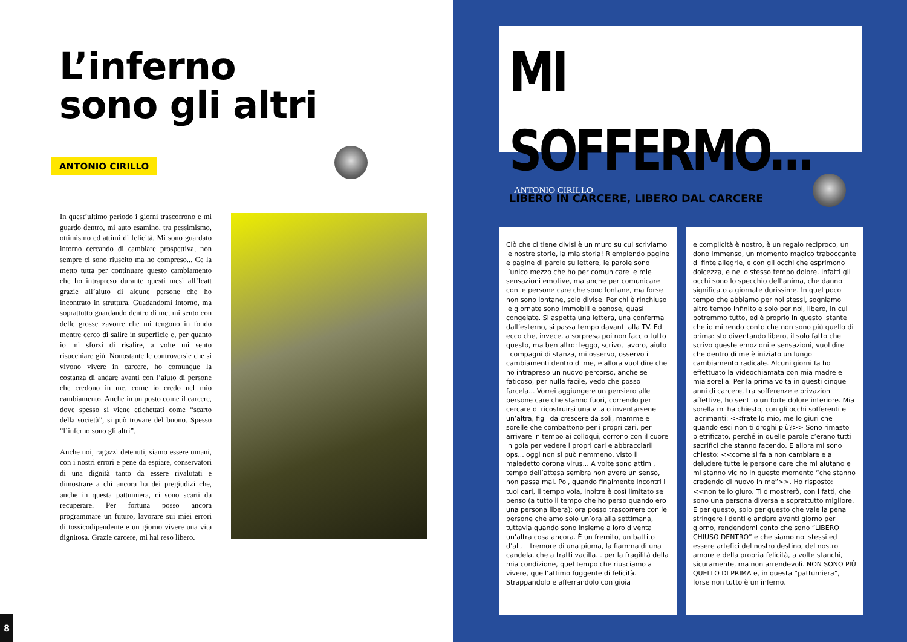L’inferno
sono gli altri
ANTONIO CIRILLO
In quest’ultimo periodo i giorni trascorrono e mi guardo dentro, mi auto esamino, tra pessimismo, ottimismo ed attimi di felicità. Mi sono guardato intorno cercando di cambiare prospettiva, non sempre ci sono riuscito ma ho compreso... Ce la metto tutta per continuare questo cambiamento che ho intrapreso durante questi mesi all’Icatt grazie all’aiuto di alcune persone che ho incontrato in struttura. Guadandomi intorno, ma soprattutto guardando dentro di me, mi sento con delle grosse zavorre che mi tengono in fondo mentre cerco di salire in superficie e, per quanto io mi sforzi di risalire, a volte mi sento risucchiare giù. Nonostante le controversie che si vivono vivere in carcere, ho comunque la costanza di andare avanti con l’aiuto di persone che credono in me, come io credo nel mio cambiamento. Anche in un posto come il carcere, dove spesso si viene etichettati come “scarto della società”, si può trovare del buono. Spesso “l’inferno sono gli altri”.
Anche noi, ragazzi detenuti, siamo essere umani, con i nostri errori e pene da espiare, conservatori di una dignità tanto da essere rivalutati e dimostrare a chi ancora ha dei pregiudizi che, anche in questa pattumiera, ci sono scarti da recuperare. Per fortuna posso ancora programmare un futuro, lavorare sui miei errori di tossicodipendente e un giorno vivere una vita dignitosa. Grazie carcere, mi hai reso libero.
8
MI SOFFERMO...
LIBERO IN CARCERE, LIBERO DAL CARCERE
ANTONIO CIRILLO
Ciò che ci tiene divisi è un muro su cui scriviamo le nostre storie, la mia storia! Riempiendo pagine e pagine di parole su lettere, le parole sono l’unico mezzo che ho per comunicare le mie sensazioni emotive, ma anche per comunicare con le persone care che sono lontane, ma forse non sono lontane, solo divise. Per chi è rinchiuso le giornate sono immobili e penose, quasi congelate. Si aspetta una lettera, una conferma dall’esterno, si passa tempo davanti alla TV. Ed ecco che, invece, a sorpresa poi non faccio tutto questo, ma ben altro: leggo, scrivo, lavoro, aiuto i compagni di stanza, mi osservo, osservo i cambiamenti dentro di me, e allora vuol dire che ho intrapreso un nuovo percorso, anche se faticoso, per nulla facile, vedo che posso farcela... Vorrei aggiungere un pensiero alle persone care che stanno fuori, correndo per cercare di ricostruirsi una vita o inventarsene un’altra, figli da crescere da soli, mamme e sorelle che combattono per i propri cari, per arrivare in tempo ai colloqui, corrono con il cuore in gola per vedere i propri cari e abbracciarli ops... oggi non si può nemmeno, visto il maledetto corona virus... A volte sono attimi, il tempo dell’attesa sembra non avere un senso, non passa mai. Poi, quando finalmente incontri i tuoi cari, il tempo vola, inoltre è così limitato se penso (a tutto il tempo che ho perso quando ero una persona libera): ora posso trascorrere con le persone che amo solo un’ora alla settimana, tuttavia quando sono insieme a loro diventa un’altra cosa ancora. È un fremito, un battito d’ali, il tremore di una piuma, la fiamma di una candela, che a tratti vacilla... per la fragilità della mia condizione, quel tempo che riusciamo a vivere, quell’attimo fuggente di felicità. Strappandolo e afferrandolo con gioia
e complicità è nostro, è un regalo reciproco, un dono immenso, un momento magico traboccante di finte allegrie, e con gli occhi che esprimono dolcezza, e nello stesso tempo dolore. Infatti gli occhi sono lo specchio dell’anima, che danno significato a giornate durissime. In quel poco tempo che abbiamo per noi stessi, sogniamo altro tempo infinito e solo per noi, libero, in cui potremmo tutto, ed è proprio in questo istante che io mi rendo conto che non sono più quello di prima: sto diventando libero, il solo fatto che scrivo queste emozioni e sensazioni, vuol dire che dentro di me è iniziato un lungo cambiamento radicale. Alcuni giorni fa ho effettuato la videochiamata con mia madre e mia sorella. Per la prima volta in questi cinque anni di carcere, tra sofferenze e privazioni affettive, ho sentito un forte dolore interiore. Mia sorella mi ha chiesto, con gli occhi sofferenti e lacrimanti: <<fratello mio, me lo giuri che quando esci non ti droghi più?>> Sono rimasto pietrificato, perché in quelle parole c’erano tutti i sacrifici che stanno facendo. E allora mi sono chiesto: <<come si fa a non cambiare e a deludere tutte le persone care che mi aiutano e mi stanno vicino in questo momento “che stanno credendo di nuovo in me”>>. Ho risposto:<<non te lo giuro. Ti dimostrerò, con i fatti, che sono una persona diversa e soprattutto migliore. È per questo, solo per questo che vale la pena stringere i denti e andare avanti giorno per giorno, rendendomi conto che sono “LIBERO CHIUSO DENTRO” e che siamo noi stessi ed essere artefici del nostro destino, del nostro amore e della propria felicità, a volte stanchi, sicuramente, ma non arrendevoli. NON SONO PIÙ QUELLO DI PRIMA e, in questa “pattumiera”, forse non tutto è un inferno.